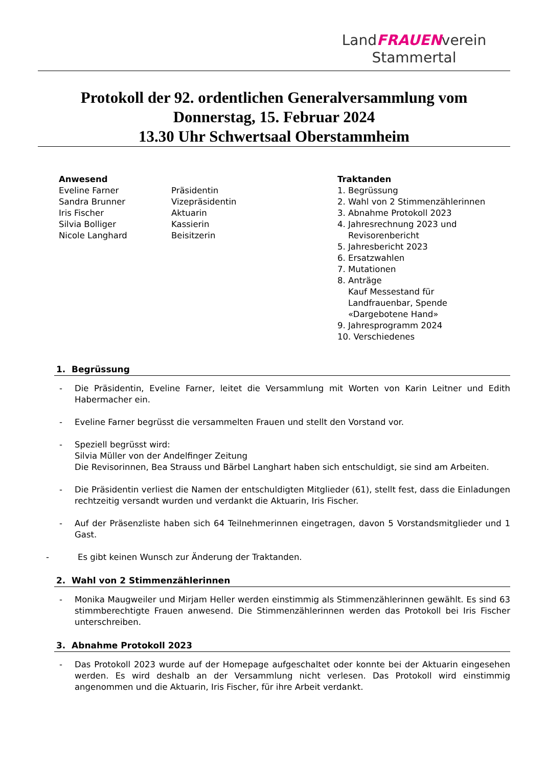LandFRAUENverein
Stammertal
Protokoll der 92. ordentlichen Generalversammlung vom
Donnerstag, 15. Februar 2024
13.30 Uhr Schwertsaal Oberstammheim
Anwesend
Eveline Farner
Sandra Brunner
Iris Fischer
Silvia Bolliger
Nicole Langhard
Präsidentin
Vizepräsidentin
Aktuarin
Kassierin
Beisitzerin
Traktanden
1. Begrüssung
2. Wahl von 2 Stimmenzählerinnen
3. Abnahme Protokoll 2023
4. Jahresrechnung 2023 und
Revisorenbericht
5. Jahresbericht 2023
6. Ersatzwahlen
7. Mutationen
8. Anträge
Kauf Messestand für
Landfrauenbar, Spende
«Dargebotene Hand»
9. Jahresprogramm 2024
10. Verschiedenes
1. Begrüssung
- Die Präsidentin, Eveline Farner, leitet die Versammlung mit Worten von Karin Leitner und Edith Habermacher ein.
- Eveline Farner begrüsst die versammelten Frauen und stellt den Vorstand vor.
- Speziell begrüsst wird:
Silvia Müller von der Andelfinger Zeitung
Die Revisorinnen, Bea Strauss und Bärbel Langhart haben sich entschuldigt, sie sind am Arbeiten.
- Die Präsidentin verliest die Namen der entschuldigten Mitglieder (61), stellt fest, dass die Einladungen rechtzeitig versandt wurden und verdankt die Aktuarin, Iris Fischer.
- Auf der Präsenzliste haben sich 64 Teilnehmerinnen eingetragen, davon 5 Vorstandsmitglieder und 1 Gast.
- Es gibt keinen Wunsch zur Änderung der Traktanden.
2. Wahl von 2 Stimmenzählerinnen
- Monika Maugweiler und Mirjam Heller werden einstimmig als Stimmenzählerinnen gewählt. Es sind 63 stimmberechtigte Frauen anwesend. Die Stimmenzählerinnen werden das Protokoll bei Iris Fischer unterschreiben.
3. Abnahme Protokoll 2023
- Das Protokoll 2023 wurde auf der Homepage aufgeschaltet oder konnte bei der Aktuarin eingesehen werden. Es wird deshalb an der Versammlung nicht verlesen. Das Protokoll wird einstimmig angenommen und die Aktuarin, Iris Fischer, für ihre Arbeit verdankt.